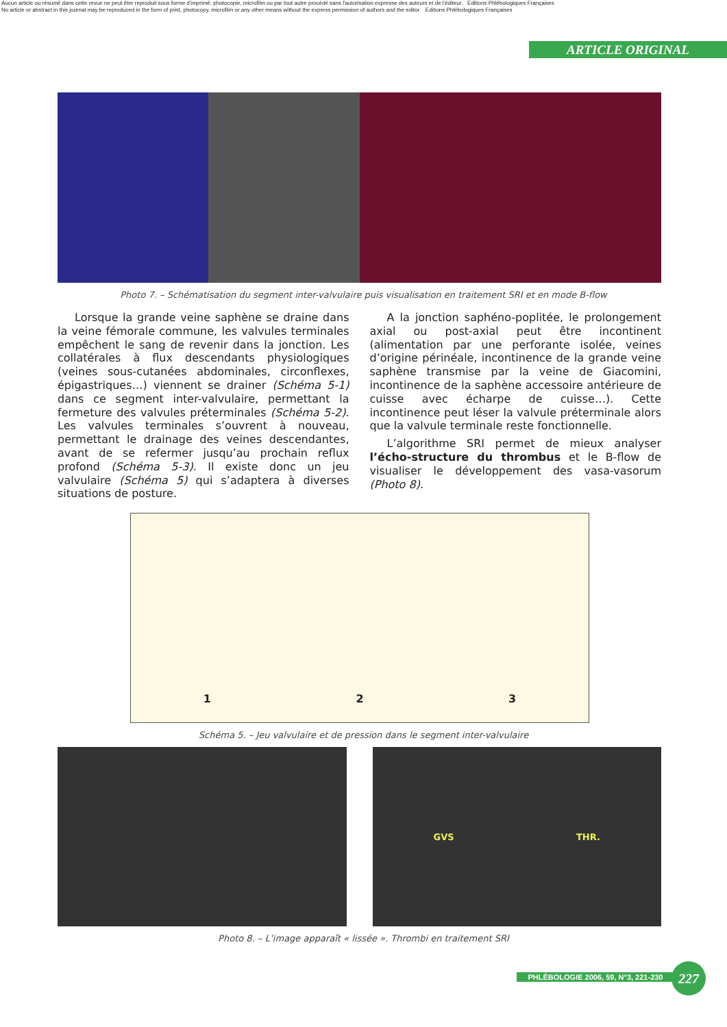Aucun article ou résumé dans cette revue ne peut être reproduit sous forme d'imprimé, photocopie, microfilm ou par tout autre procédé sans l'autorisation expresse des auteurs et de l'éditeur. Editions Phlébologiques Françaises
No article or abstract in this journal may be reproduced in the form of print, photocopy, microfilm or any other means without the express permission of authors and the editor. Editions Phlébologiques Françaises
ARTICLE ORIGINAL
Photo 7. – Schématisation du segment inter-valvulaire puis visualisation en traitement SRI et en mode B-flow
Lorsque la grande veine saphène se draine dans la veine fémorale commune, les valvules terminales empêchent le sang de revenir dans la jonction. Les collatérales à flux descendants physiologiques (veines sous-cutanées abdominales, circonflexes, épigastriques…) viennent se drainer (Schéma 5-1) dans ce segment inter-valvulaire, permettant la fermeture des valvules préterminales (Schéma 5-2). Les valvules terminales s’ouvrent à nouveau, permettant le drainage des veines descendantes, avant de se refermer jusqu’au prochain reflux profond (Schéma 5-3). Il existe donc un jeu valvulaire (Schéma 5) qui s’adaptera à diverses situations de posture.
A la jonction saphéno-poplitée, le prolongement axial ou post-axial peut être incontinent (alimentation par une perforante isolée, veines d’origine périnéale, incontinence de la grande veine saphène transmise par la veine de Giacomini, incontinence de la saphène accessoire antérieure de cuisse avec écharpe de cuisse…). Cette incontinence peut léser la valvule préterminale alors que la valvule terminale reste fonctionnelle.
L’algorithme SRI permet de mieux analyser l’écho-structure du thrombus et le B-flow de visualiser le développement des vasa-vasorum (Photo 8).
1 2 3
Schéma 5. – Jeu valvulaire et de pression dans le segment inter-valvulaire
GVS THR.
Photo 8. – L’image apparaît « lissée ». Thrombi en traitement SRI
PHLÉBOLOGIE 2006, 59, N°3, 221-230 227